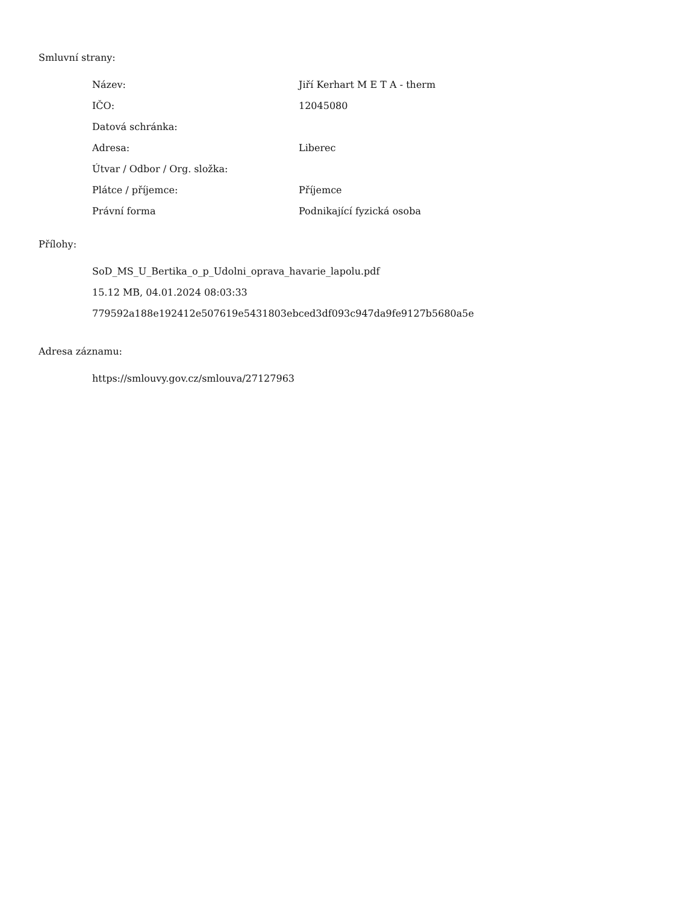Smluvní strany:
| Název: | Jiří Kerhart M E T A - therm |
| IČO: | 12045080 |
| Datová schránka: | |
| Adresa: | Liberec |
| Útvar / Odbor / Org. složka: | |
| Plátce / příjemce: | Příjemce |
| Právní forma | Podnikající fyzická osoba |
Přílohy:
SoD_MS_U_Bertika_o_p_Udolni_oprava_havarie_lapolu.pdf
15.12 MB, 04.01.2024 08:03:33
779592a188e192412e507619e5431803ebced3df093c947da9fe9127b5680a5e
Adresa záznamu:
https://smlouvy.gov.cz/smlouva/27127963